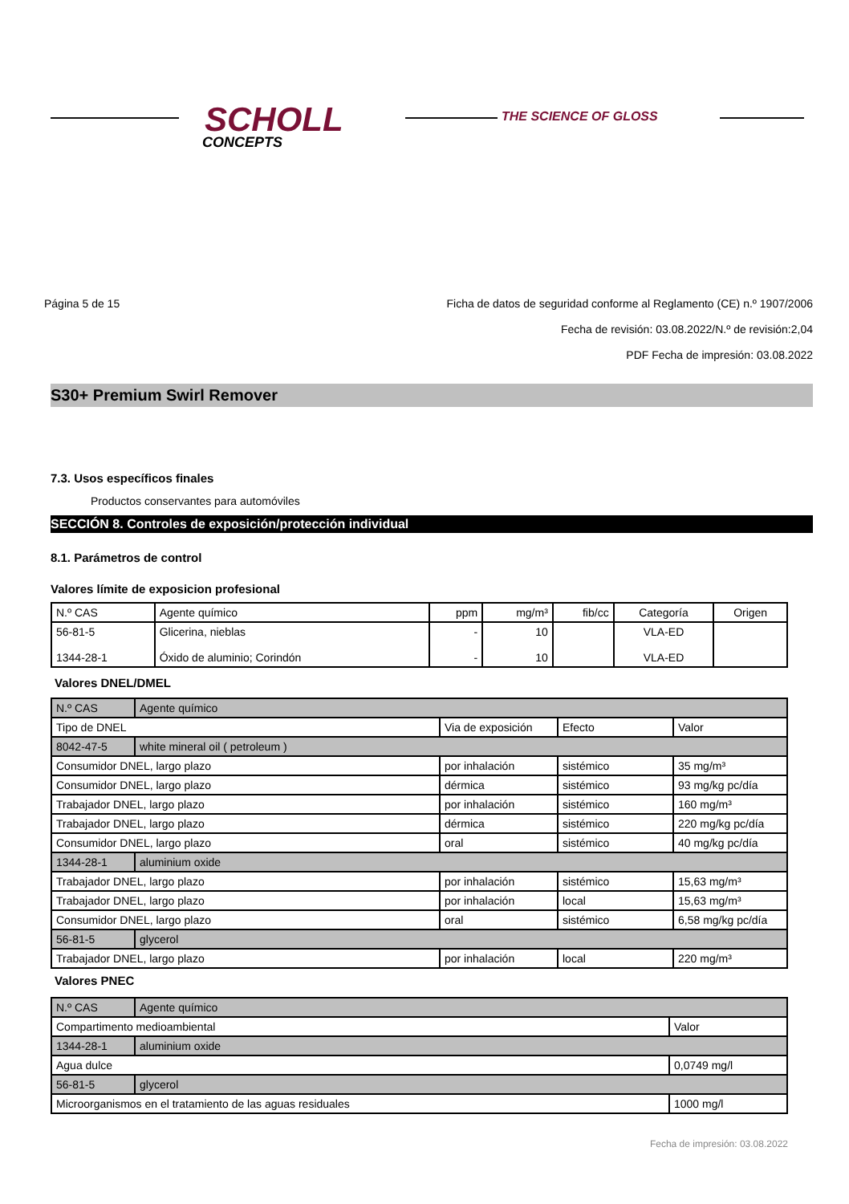SCHOLL
CONCEPTS
THE SCIENCE OF GLOSS
Página 5 de 15
Ficha de datos de seguridad conforme al Reglamento (CE) n.º 1907/2006
Fecha de revisión: 03.08.2022/N.º de revisión:2,04
PDF Fecha de impresión: 03.08.2022
S30+ Premium Swirl Remover
7.3. Usos específicos finales
Productos conservantes para automóviles
SECCIÓN 8. Controles de exposición/protección individual
8.1. Parámetros de control
Valores límite de exposicion profesional
| N.º CAS | Agente químico | ppm | mg/m³ | fib/cc | Categoría | Origen |
| --- | --- | --- | --- | --- | --- | --- |
| 56-81-5 1344-28-1 | Glicerina, nieblas Óxido de aluminio; Corindón | - - | 10 10 | | VLA-ED VLA-ED | |
Valores DNEL/DMEL
| N.º CAS | Agente químico | | | |
| Tipo de DNEL | | Via de exposición | Efecto | Valor |
| 8042-47-5 | white mineral oil ( petroleum ) | | | |
| Consumidor DNEL, largo plazo | | por inhalación | sistémico | 35 mg/m³ |
| Consumidor DNEL, largo plazo | | dérmica | sistémico | 93 mg/kg pc/día |
| Trabajador DNEL, largo plazo | | por inhalación | sistémico | 160 mg/m³ |
| Trabajador DNEL, largo plazo | | dérmica | sistémico | 220 mg/kg pc/día |
| Consumidor DNEL, largo plazo | | oral | sistémico | 40 mg/kg pc/día |
| 1344-28-1 | aluminium oxide | | | |
| Trabajador DNEL, largo plazo | | por inhalación | sistémico | 15,63 mg/m³ |
| Trabajador DNEL, largo plazo | | por inhalación | local | 15,63 mg/m³ |
| Consumidor DNEL, largo plazo | | oral | sistémico | 6,58 mg/kg pc/día |
| 56-81-5 | glycerol | | | |
| Trabajador DNEL, largo plazo | | por inhalación | local | 220 mg/m³ |
Valores PNEC
| N.º CAS | Agente químico | |
| Compartimento medioambiental | | Valor |
| 1344-28-1 | aluminium oxide | |
| Agua dulce | | 0,0749 mg/l |
| 56-81-5 | glycerol | |
| Microorganismos en el tratamiento de las aguas residuales | | 1000 mg/l |
Fecha de impresión: 03.08.2022